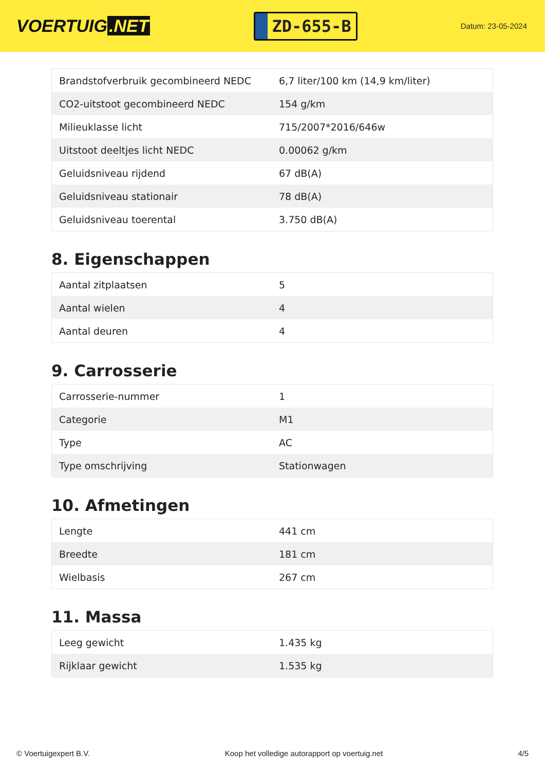VOERTUIG.NET
ZD-655-B
Datum: 23-05-2024
| Brandstofverbruik gecombineerd NEDC | 6,7 liter/100 km (14,9 km/liter) |
| CO2-uitstoot gecombineerd NEDC | 154 g/km |
| Milieuklasse licht | 715/2007*2016/646w |
| Uitstoot deeltjes licht NEDC | 0.00062 g/km |
| Geluidsniveau rijdend | 67 dB(A) |
| Geluidsniveau stationair | 78 dB(A) |
| Geluidsniveau toerental | 3.750 dB(A) |
8. Eigenschappen
| Aantal zitplaatsen | 5 |
| Aantal wielen | 4 |
| Aantal deuren | 4 |
9. Carrosserie
| Carrosserie-nummer | 1 |
| Categorie | M1 |
| Type | AC |
| Type omschrijving | Stationwagen |
10. Afmetingen
| Lengte | 441 cm |
| Breedte | 181 cm |
| Wielbasis | 267 cm |
11. Massa
| Leeg gewicht | 1.435 kg |
| Rijklaar gewicht | 1.535 kg |
© Voertuigexpert B.V. Koop het volledige autorapport op voertuig.net 4/5